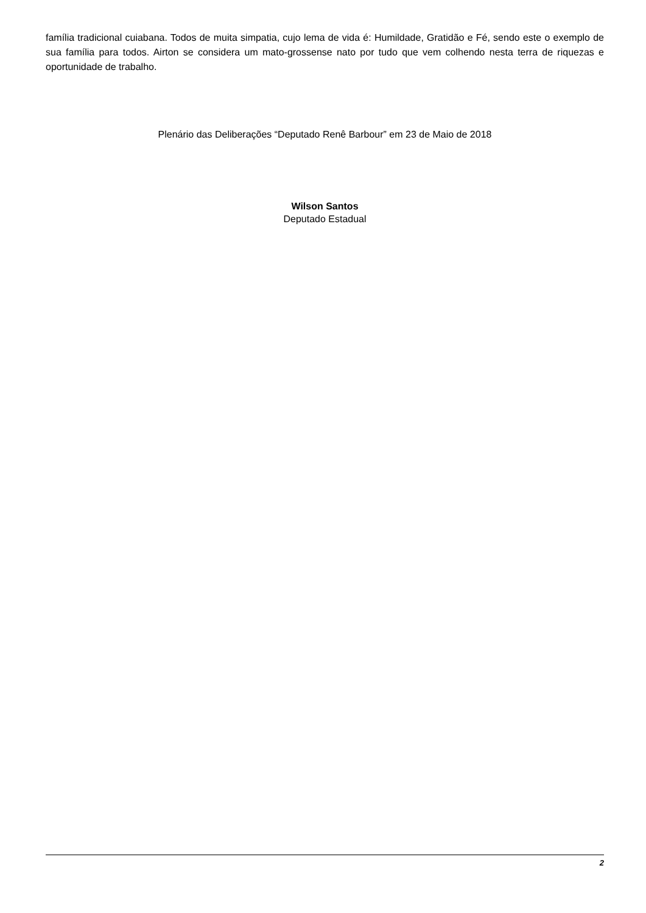família tradicional cuiabana. Todos de muita simpatia, cujo lema de vida é: Humildade, Gratidão e Fé, sendo este o exemplo de sua família para todos. Airton se considera um mato-grossense nato por tudo que vem colhendo nesta terra de riquezas e oportunidade de trabalho.
Plenário das Deliberações “Deputado Renê Barbour” em 23 de Maio de 2018
Wilson Santos
Deputado Estadual
2